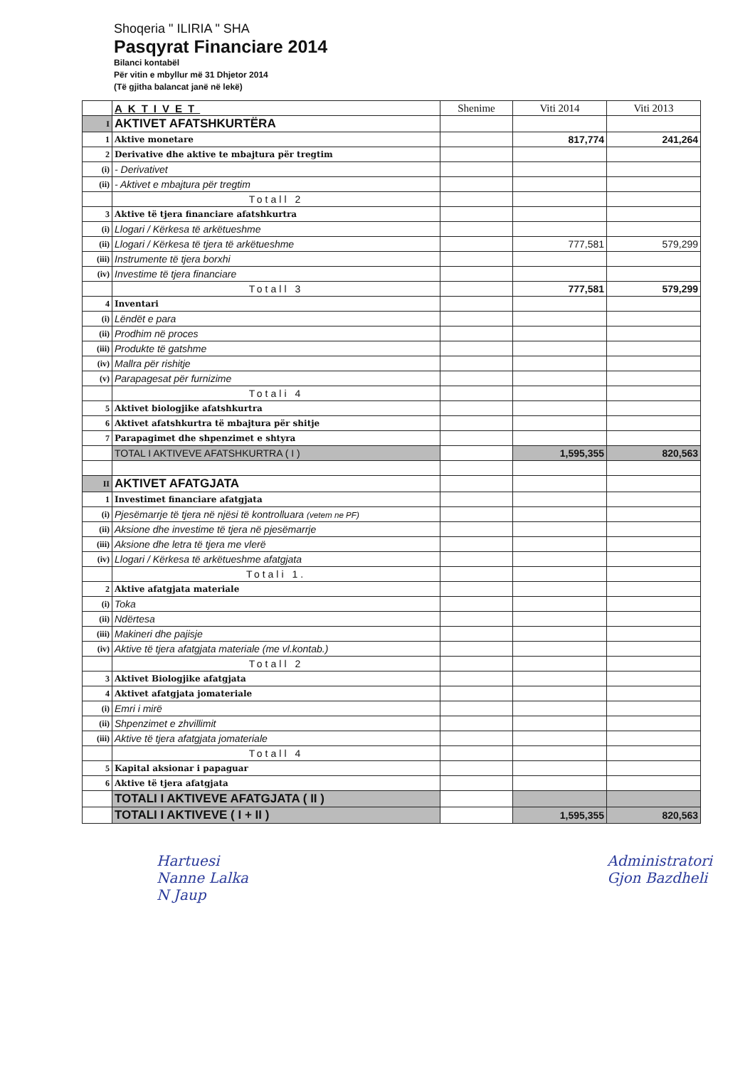Shoqeria " ILIRIA " SHA
Pasqyrat Financiare 2014
Bilanci kontabël
Për vitin e mbyllur më 31 Dhjetor 2014
(Të gjitha balancat janë në lekë)
| | AKTIVET | Shenime | Viti 2014 | Viti 2013 |
| --- | --- | --- | --- | --- |
| I | AKTIVET AFATSHKURTËRA | | | |
| 1 | Aktive monetare | | 817,774 | 241,264 |
| 2 | Derivative dhe aktive te mbajtura për tregtim | | | |
| (i) | - Derivativet | | | |
| (ii) | - Aktivet e mbajtura për tregtim | | | |
| | Totall 2 | | | |
| 3 | Aktive të tjera financiare afatshkurtra | | | |
| (i) | Llogari / Kërkesa të arkëtueshme | | | |
| (ii) | Llogari / Kërkesa të tjera të arkëtueshme | | 777,581 | 579,299 |
| (iii) | Instrumente të tjera borxhi | | | |
| (iv) | Investime të tjera financiare | | | |
| | Totall 3 | | 777,581 | 579,299 |
| 4 | Inventari | | | |
| (i) | Lëndët e para | | | |
| (ii) | Prodhim në proces | | | |
| (iii) | Produkte të gatshme | | | |
| (iv) | Mallra për rishitje | | | |
| (v) | Parapagesat për furnizime | | | |
| | Totali 4 | | | |
| 5 | Aktivet biologjike afatshkurtra | | | |
| 6 | Aktivet afatshkurtra të mbajtura për shitje | | | |
| 7 | Parapagimet dhe shpenzimet e shtyra | | | |
| | TOTAL I AKTIVEVE AFATSHKURTRA ( I ) | | 1,595,355 | 820,563 |
| II | AKTIVET AFATGJATA | | | |
| 1 | Investimet financiare afatgjata | | | |
| (i) | Pjesëmarrje të tjera në njësi të kontrolluara (vetem ne PF) | | | |
| (ii) | Aksione dhe investime të tjera në pjesëmarrje | | | |
| (iii) | Aksione dhe letra të tjera me vlerë | | | |
| (iv) | Llogari / Kërkesa të arkëtueshme afatgjata | | | |
| | Totali 1. | | | |
| 2 | Aktive afatgjata materiale | | | |
| (i) | Toka | | | |
| (ii) | Ndërtesa | | | |
| (iii) | Makineri dhe pajisje | | | |
| (iv) | Aktive të tjera afatgjata materiale (me vl.kontab.) | | | |
| | Totall 2 | | | |
| 3 | Aktivet Biologjike afatgjata | | | |
| 4 | Aktivet afatgjata jomateriale | | | |
| (i) | Emri i mirë | | | |
| (ii) | Shpenzimet e zhvillimit | | | |
| (iii) | Aktive të tjera afatgjata jomateriale | | | |
| | Totall 4 | | | |
| 5 | Kapital aksionar i papaguar | | | |
| 6 | Aktive të tjera afatgjata | | | |
| | TOTALI I AKTIVEVE AFATGJATA ( II ) | | | |
| | TOTALI I AKTIVEVE ( I + II ) | | 1,595,355 | 820,563 |
Hartuesi
Nanne Lalka
N Jaup
Administratori
Gjon Bazdheli